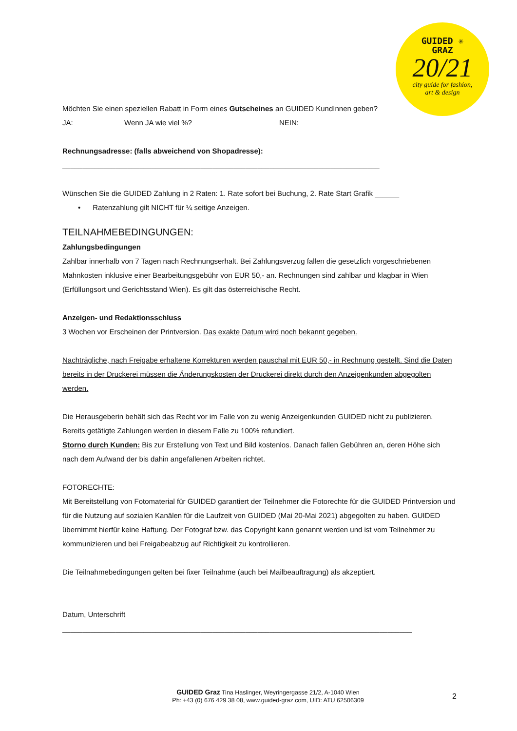GUIDED ✳
GRAZ
20/21
city guide for fashion,
art & design
Möchten Sie einen speziellen Rabatt in Form eines Gutscheines an GUIDED KundInnen geben?
JA: Wenn JA wie viel %? NEIN:
Rechnungsadresse: (falls abweichend von Shopadresse):
______________________________________________________________________________
Wünschen Sie die GUIDED Zahlung in 2 Raten: 1. Rate sofort bei Buchung, 2. Rate Start Grafik ______
• Ratenzahlung gilt NICHT für ¼ seitige Anzeigen.
TEILNAHMEBEDINGUNGEN:
Zahlungsbedingungen
Zahlbar innerhalb von 7 Tagen nach Rechnungserhalt. Bei Zahlungsverzug fallen die gesetzlich vorgeschriebenen Mahnkosten inklusive einer Bearbeitungsgebühr von EUR 50,- an. Rechnungen sind zahlbar und klagbar in Wien (Erfüllungsort und Gerichtsstand Wien). Es gilt das österreichische Recht.
Anzeigen- und Redaktionsschluss
3 Wochen vor Erscheinen der Printversion. Das exakte Datum wird noch bekannt gegeben.
Nachträgliche, nach Freigabe erhaltene Korrekturen werden pauschal mit EUR 50,- in Rechnung gestellt. Sind die Daten bereits in der Druckerei müssen die Änderungskosten der Druckerei direkt durch den Anzeigenkunden abgegolten werden.
Die Herausgeberin behält sich das Recht vor im Falle von zu wenig Anzeigenkunden GUIDED nicht zu publizieren. Bereits getätigte Zahlungen werden in diesem Falle zu 100% refundiert.
Storno durch Kunden: Bis zur Erstellung von Text und Bild kostenlos. Danach fallen Gebühren an, deren Höhe sich nach dem Aufwand der bis dahin angefallenen Arbeiten richtet.
FOTORECHTE:
Mit Bereitstellung von Fotomaterial für GUIDED garantiert der Teilnehmer die Fotorechte für die GUIDED Printversion und für die Nutzung auf sozialen Kanälen für die Laufzeit von GUIDED (Mai 20-Mai 2021) abgegolten zu haben. GUIDED übernimmt hierfür keine Haftung. Der Fotograf bzw. das Copyright kann genannt werden und ist vom Teilnehmer zu kommunizieren und bei Freigabeabzug auf Richtigkeit zu kontrollieren.
Die Teilnahmebedingungen gelten bei fixer Teilnahme (auch bei Mailbeauftragung) als akzeptiert.
Datum, Unterschrift
______________________________________________________________________________________
GUIDED Graz Tina Haslinger, Weyringergasse 21/2, A-1040 Wien
Ph: +43 (0) 676 429 38 08, www.guided-graz.com, UID: ATU 62506309
2